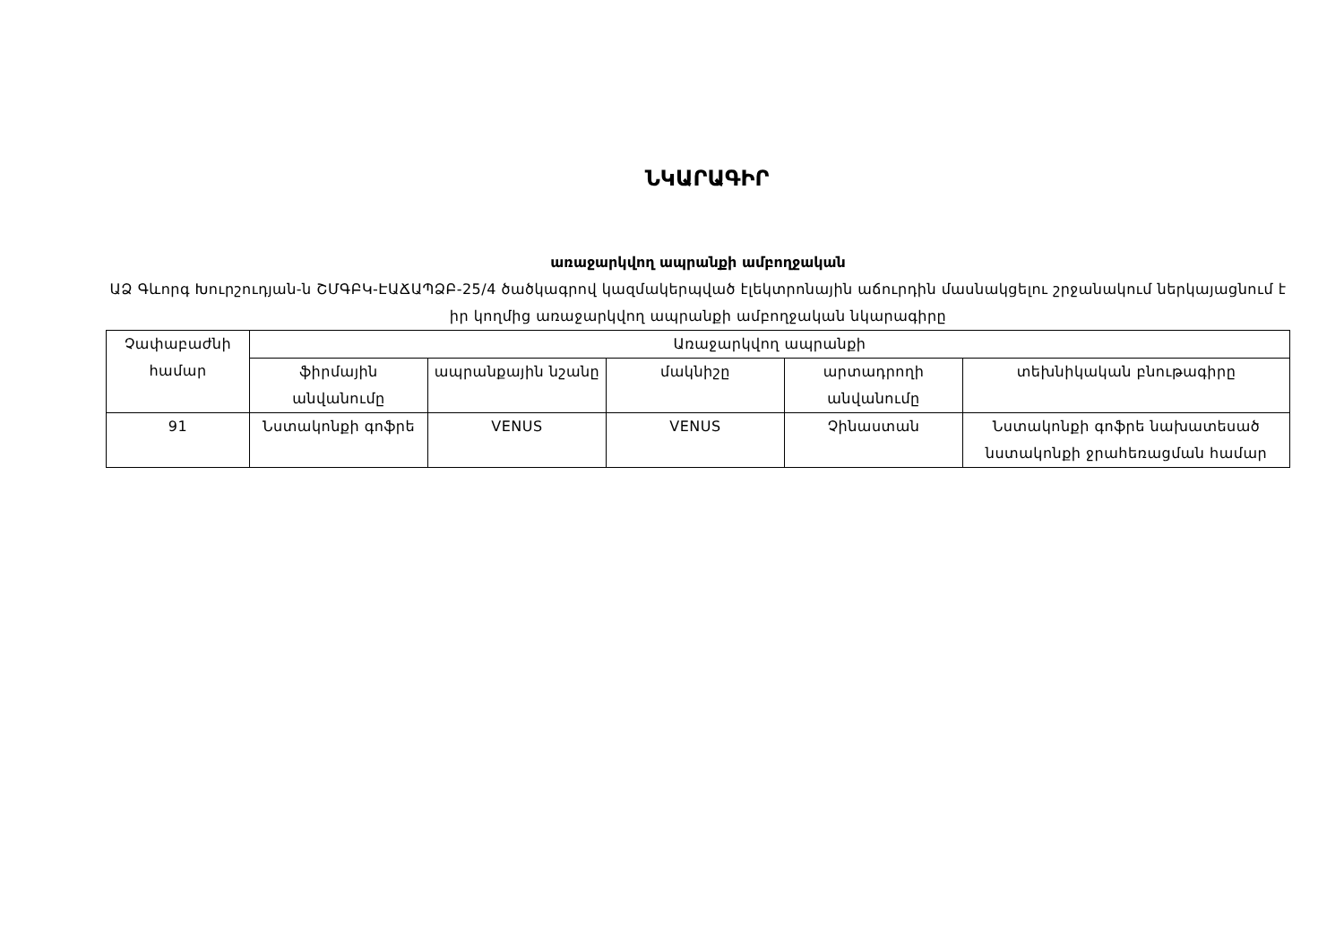ՆԿԱՐԱԳԻՐ
առաջարկվող ապրանքի ամբողջական
ԱՁ Գևորգ Խուրշուդյան-ն ՇՄԳԲԿ-ԷԱՃԱՊՁԲ-25/4 ծածկագրով կազմակերպված էլեկտրոնային աճուրդին մասնակցելու շրջանակում ներկայացնում է իր կողմից առաջարկվող ապրանքի ամբողջական նկարագիրը
| Չափաբաժնի համար | Առաջարկվող ապրանքի | | | | |
| --- | --- | --- | --- | --- | --- |
| | ֆիրմային անվանումը | ապրանքային նշանը | մակնիշը | արտադրողի անվանումը | տեխնիկական բնութագիրը |
| 91 | Նստակոնքի գոֆրե | VENUS | VENUS | Չինաստան | Նստակոնքի գոֆրե նախատեսած նստակոնքի ջրահեռացման համար |